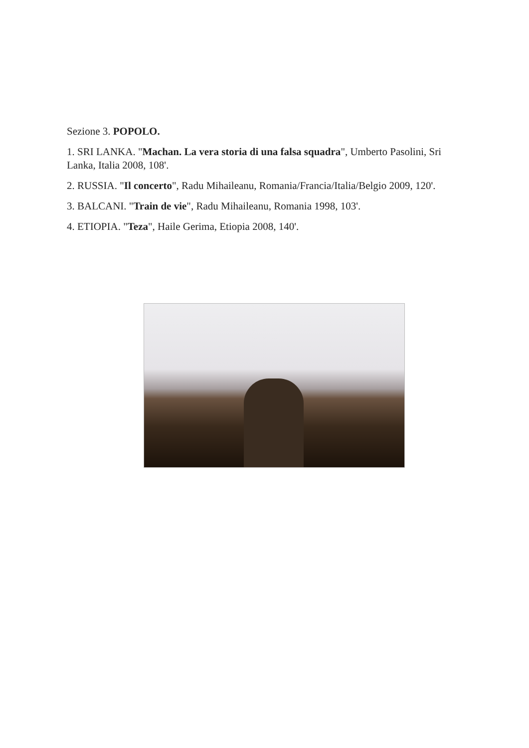Sezione 3. POPOLO.
1. SRI LANKA. "Machan. La vera storia di una falsa squadra", Umberto Pasolini, Sri Lanka, Italia 2008, 108'.
2. RUSSIA. "Il concerto", Radu Mihaileanu, Romania/Francia/Italia/Belgio 2009, 120'.
3. BALCANI. "Train de vie", Radu Mihaileanu, Romania 1998, 103'.
4. ETIOPIA. "Teza", Haile Gerima, Etiopia 2008, 140'.